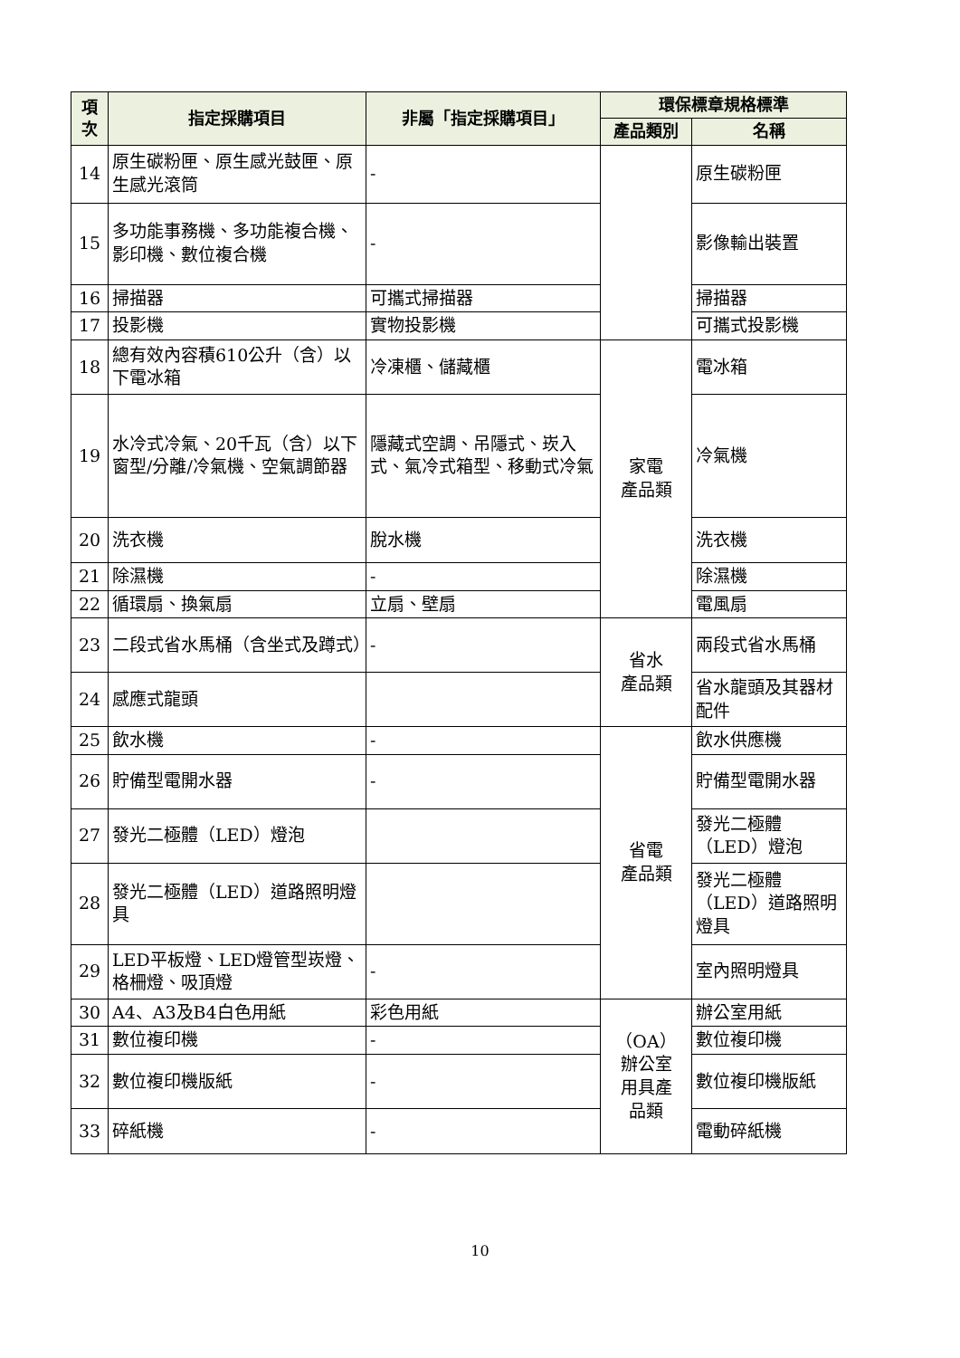| 項次 | 指定採購項目 | 非屬「指定採購項目」 | 環保標章規格標準 | |
| --- | --- | --- | --- | --- |
| | | | 產品類別 | 名稱 |
| 14 | 原生碳粉匣、原生感光鼓匣、原生感光滾筒 | - | | 原生碳粉匣 |
| 15 | 多功能事務機、多功能複合機、影印機、數位複合機 | - | | 影像輸出裝置 |
| 16 | 掃描器 | 可攜式掃描器 | | 掃描器 |
| 17 | 投影機 | 實物投影機 | | 可攜式投影機 |
| 18 | 總有效內容積610公升（含）以下電冰箱 | 冷凍櫃、儲藏櫃 | 家電 產品類 | 電冰箱 |
| 19 | 水冷式冷氣、20千瓦（含）以下窗型/分離/冷氣機、空氣調節器 | 隱藏式空調、吊隱式、崁入式、氣冷式箱型、移動式冷氣 | | 冷氣機 |
| 20 | 洗衣機 | 脫水機 | | 洗衣機 |
| 21 | 除濕機 | - | | 除濕機 |
| 22 | 循環扇、換氣扇 | 立扇、壁扇 | | 電風扇 |
| 23 | 二段式省水馬桶（含坐式及蹲式） | - | 省水 產品類 | 兩段式省水馬桶 |
| 24 | 感應式龍頭 | | | 省水龍頭及其器材配件 |
| 25 | 飲水機 | - | 省電 產品類 | 飲水供應機 |
| 26 | 貯備型電開水器 | - | | 貯備型電開水器 |
| 27 | 發光二極體（LED）燈泡 | | | 發光二極體（LED）燈泡 |
| 28 | 發光二極體（LED）道路照明燈具 | | | 發光二極體（LED）道路照明燈具 |
| 29 | LED平板燈、LED燈管型崁燈、格柵燈、吸頂燈 | - | | 室內照明燈具 |
| 30 | A4、A3及B4白色用紙 | 彩色用紙 | （OA） 辦公室 用具產 品類 | 辦公室用紙 |
| 31 | 數位複印機 | - | | 數位複印機 |
| 32 | 數位複印機版紙 | - | | 數位複印機版紙 |
| 33 | 碎紙機 | - | | 電動碎紙機 |
10